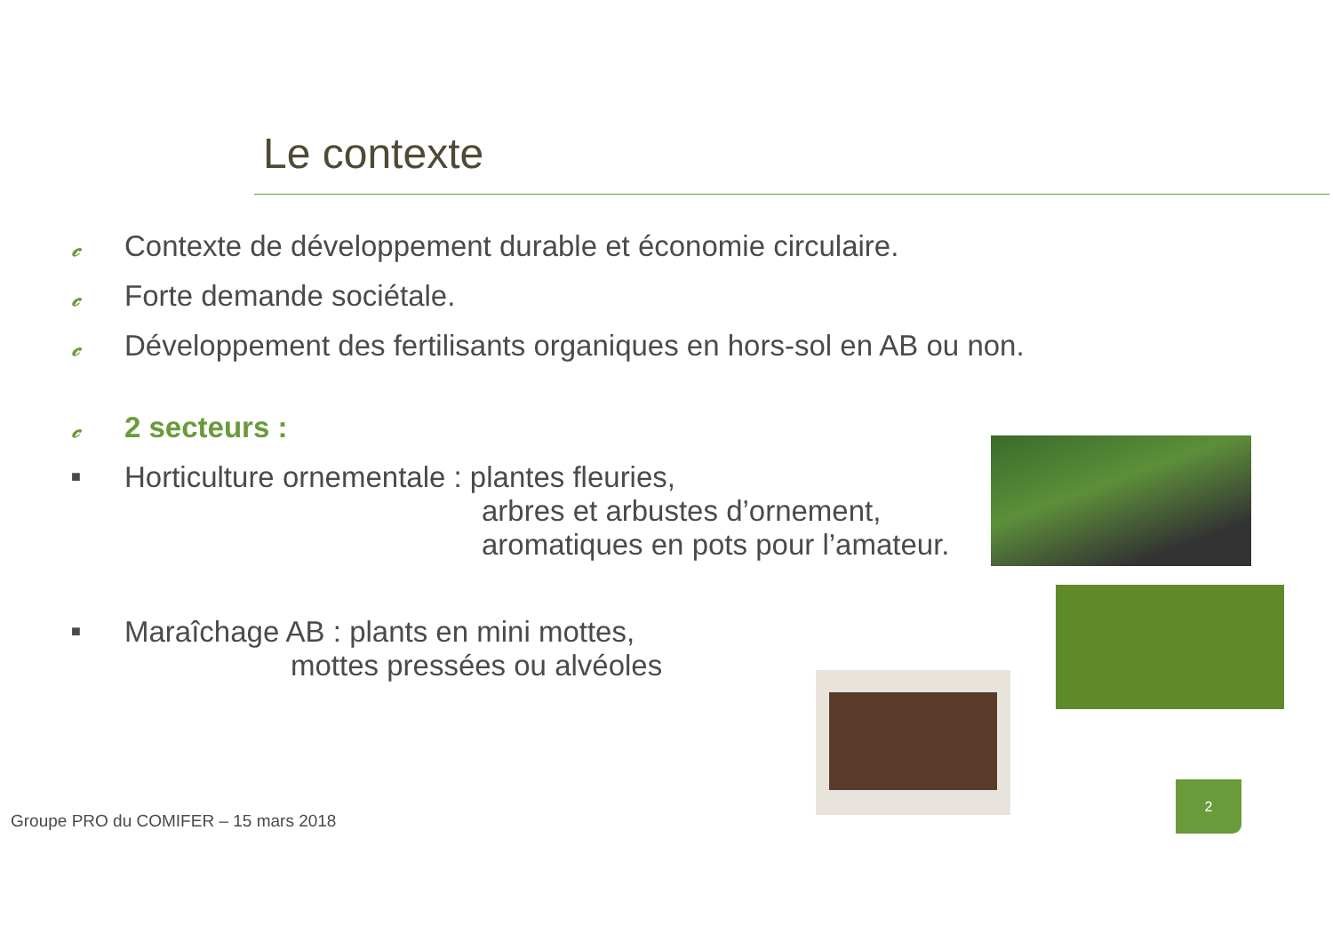Le contexte
𝒸 Contexte de développement durable et économie circulaire.
𝒸 Forte demande sociétale.
𝒸 Développement des fertilisants organiques en hors-sol en AB ou non.
𝒸 2 secteurs :
■ Horticulture ornementale : plantes fleuries,
arbres et arbustes d’ornement,
aromatiques en pots pour l’amateur.
■ Maraîchage AB : plants en mini mottes,
mottes pressées ou alvéoles
Groupe PRO du COMIFER – 15 mars 2018
2